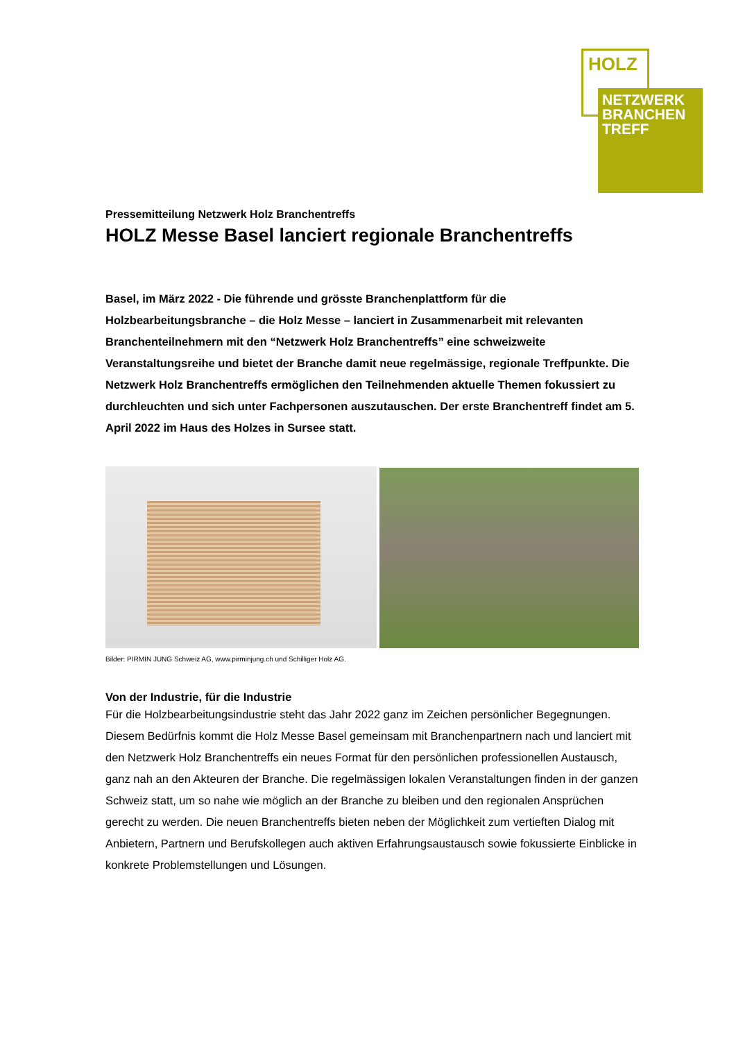HOLZ
NETZWERK
BRANCHEN
TREFF
Pressemitteilung Netzwerk Holz Branchentreffs
HOLZ Messe Basel lanciert regionale Branchentreffs
Basel, im März 2022 - Die führende und grösste Branchenplattform für die Holzbearbeitungsbranche – die Holz Messe – lanciert in Zusammenarbeit mit relevanten Branchenteilnehmern mit den “Netzwerk Holz Branchentreffs” eine schweizweite Veranstaltungsreihe und bietet der Branche damit neue regelmässige, regionale Treffpunkte. Die Netzwerk Holz Branchentreffs ermöglichen den Teilnehmenden aktuelle Themen fokussiert zu durchleuchten und sich unter Fachpersonen auszutauschen. Der erste Branchentreff findet am 5. April 2022 im Haus des Holzes in Sursee statt.
Bilder: PIRMIN JUNG Schweiz AG, www.pirminjung.ch und Schilliger Holz AG.
Von der Industrie, für die Industrie
Für die Holzbearbeitungsindustrie steht das Jahr 2022 ganz im Zeichen persönlicher Begegnungen. Diesem Bedürfnis kommt die Holz Messe Basel gemeinsam mit Branchenpartnern nach und lanciert mit den Netzwerk Holz Branchentreffs ein neues Format für den persönlichen professionellen Austausch, ganz nah an den Akteuren der Branche. Die regelmässigen lokalen Veranstaltungen finden in der ganzen Schweiz statt, um so nahe wie möglich an der Branche zu bleiben und den regionalen Ansprüchen gerecht zu werden. Die neuen Branchentreffs bieten neben der Möglichkeit zum vertieften Dialog mit Anbietern, Partnern und Berufskollegen auch aktiven Erfahrungsaustausch sowie fokussierte Einblicke in konkrete Problemstellungen und Lösungen.